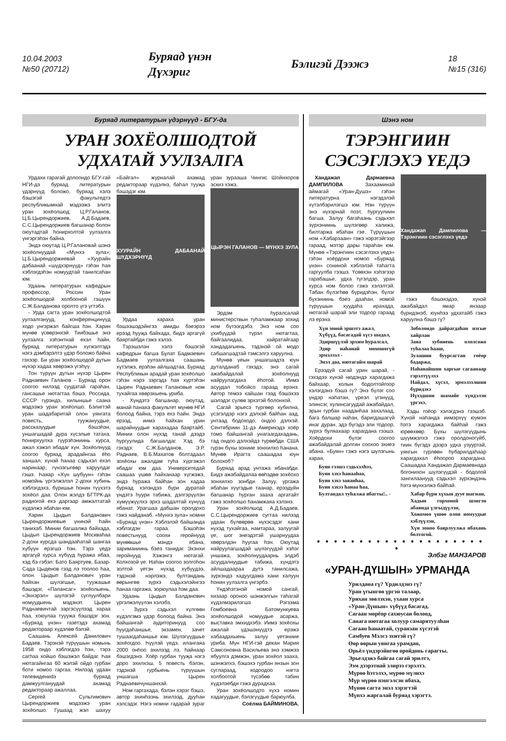10.04.2003
№50 (20712) Буряад үнэн
Дүхэриг Бэлигэй Дээжэ 18
№15 (316)
Буряад литературын үдэрнүүд - БГУ-да
УРАН ЗОХЁОЛШОДТОЙ
УДХАТАЙ УУЛЗАЛГА
Урдахи гарагай долоондо БГУ-гай НГИ-дэ буряад литературын үдэрнүүд боложо, буряад хэлэ бэшэгэй факультедтэ республикымнай мэдээжэ элитэ уран зохёолшод: Ц.Р.Галанов, Ц.Б.Цырендоржиев, А.Д.Бадаев, С.С.Цырендоржиев багшанар болон оюутадтай һонирхолтой уулзалга үнгэргэһэн байна.
Эндэ оюутад Ц.Р.Галановай шэнэ зохёолнуудай «Мүнхэ зула»; Ц.Б.Цырендоржиевай «Хуурайн дабаанай «шүдхэрнүүд» гэһэн һая хэблэгдэһэн номуудтай танилсаһан юм.
Удаань литературын кафедрын профессор, Россин Уран зохёолшодой холбооной гэшүүн С.Ж.Балданова оролто үгэ үгтэбэ.
- Урда сагта уран зохёолшодтой уулзалганууд, конференцинүүд ходо үнгэржэл байгша һэн. Харин мүнөө үсөөрэнхэй. Тиибэшье энэ уулзалга хэһэнтнай ехэл һайн, буряад литературын хүгжэлтэдэ нэгэ дэмбэрэлтэ үдэр боложо байна гэхээр. Би уран зохёолшодой дүтын нүхэр хадаа хөөрэжэ үгэһүү.
Тон түрүүн дүтын нүхэр Цырен Раднаевич Галанов - Буряад орон соогоо нилээд суудатай гараһан, гансашье нютагтаа бэшэ, Россида, СССР гүрэндэ, хилыншье саана мэдээжэ уран зохёолшо. Бэлигтэй уран шадабаритай олон уянгата повесть, туужануудые, рассказуудые бэшэһэн, уншагшадай дура хүсэлые татаха, һонирхуулха гүүрэһэниинь хурса, ажал хэжэл ябадаг хүн. Зохёолнууд соогоо буряад арадайнгаа ёһо заншал, хүнэй һанаа сэдьхэл ехэл наринаар, гүнзэгыгөөр харуулдаг гэшэ. Һаяар «Хүн шубуун» гэһэн номойнь үргэлжэлэл 2-дохи хубинь хэблэгдэхэ, бүришье һонин түүхэтэ зохёол даа. Олон жэлдэ БГТРК-да радиогой ехэ даргаар амжалтатай хүдэлжэ ябаһан юм.
Харин Цыдып Балданович Цырендоржиевые үнинэй һайн танихаб. Минии багшалжа байхада, Цыдып Цырендоржиев Москваһаа 2-дохи курсда шандааһатай шангаа хүбүүн ерэгшэ һэн. Тэрэ үедэ аргагүй хурса хүбүүд һуража ябаа, хэд бэ гэбэл: Бато Баяртуев, Базар-Сада Цыденов гээд лэ тоолоо һаа, олон. Цыдып Балданович уран һайхан шүлэгшье, туужашье бэшэдэг, «Папансаг» зохёолыень, «Энхэрэл» шүлэгэй суглуулбари номуудыень мэдэнэт. Цырен Раднаевичтай зэргэсүүлээд хараа һаа, хоюулаа тууужа бэшэдэг зон. «Буряад үнэн» газетэдэ ахамад редактораар хүдэлөө бэлэй.
Саашань Алексей Данилович Бадаев. Тэрэнэй түрүүшын номынь 1958 ондо хэблэгдээ һэн, тэрэ сагһаа хойшо бэшэжэл байдаг. Һая нютагайнгаа 60 жэлэй ойдо гурбан боти номоо гаргаа. Нилээд удаан телевидениdэ буряад дамжуулгануудай ахамад редактораар ажаллаа.
Сергей Сультимович Цырендоржиев мэдээжэ уран зохёолшо. Гушаад жэл шахуу «Байгал» журналай ахамад редактораар хүдэлнэ, баһал тууҗа бэшэдэг юм.
ХУУРАЙН ДАБААНАЙ ШҮДХЭРНҮҮД
Урдаа хараха уран бэшээшэдэйнгээ амиды бэеэрээ ерээд һууҗа байхада, бидэ аргагүй баяртайбди гэжэ хэлээ.
Тэрэшэлэн хэлэ бэшэгэй кафедрын багша Булат Бадмаевич Бадмаев уулзалгаяа саашань хүтэлжэ, ерэһэн айлшадтаа, Буряад Республикын арадай уран зохёолшо гэһэн нэрэ зэргэдэ һая хүртэһэн Цырен Раднаевич Галановые ном тухайгаа хөөрэхыень уриба.
- Хүндэтэ багшанар, оюутад, манай һанаха факультет мүнөө НГИ болоод байна, тэрэ ехэ һайн. Эндэ ерээд, иимэ һайхан урин шарайнуудые харахадаа баяртайб. Минии олон нүхэд танай дээдэ һургуулида багшалдаг. Хэд бэ гэхэдэ: С.Ж.Балданов, Э.Р. Раднаев, В.Б.Махатов болтадаал зохёохы ажалдам туһа хүргэжэл ябадаг юм даа. Университедай саашаа үшөө һайханаар хүгжэжэ, эндэ һуража байһан зон хадаа буряад хэлэндээ бүри дуратай үндэтэ һуури табижа, дэлгэрүүлэн хүмүүжүүлхэ эрхэ шадалтай хүнүүд ябанат. Урагшаа дабшан оролдохо гэжэ найданаб. «Мүнхэ зула» номни «Буряад үнэн» Хэблэлэй байшанда хэблэгдэн гараа. Бэшэһэн повестьнууд соохи геройнууд мүнөөшье мэндэ ябана, зариманиинь бэеэ танидаг. Эхэнхи геройнууд Хэжэнгэ нютагай. Колхозой үе. Наһан соогоо золгоһон золтой үетэн нүхэд хүбүүдээ, тэдэнэй нэрлэжэ, бултандань өөрынгөө зүрхэ сэдьхэлэйнгээ һанаа гаргажа, зорюулаа һэм даа.
Удаань Цыдып Балданович үргэлжэлүүлэн хэлэбэ.
- Зүрхэ сэдьхэл хүлгөөн хүдэлгэмэ үдэр болоод байна. Энэ байшангай аудиторинууд соо һуугдаһаншье, экзамен, зачет тушаагдаһаншье юм. Шүлэгүүдшье зохёогдоо. Һүүлэй үедэ, илангаяа 2000 онһоо эхилээд лэ, һайнаар бэшэгдэнэ. Хоёр гурбан тууҗа нэгэ доро эхилхэш, 5 повесть бэлэн, тэдэнэй гурбыень түрүүшын уншагша Цырен Раднаевичуншанхай.
Ном гаргахада, бэлэн хэрэг бэшэ, автор эхинһээнь эхилээд, дууһан хэлсэдэг. Нэгэ номни гадарай зураг уран зурааша Чингис Шойнхоров эскиз хэжэ,
ЦЫРЭН ГАЛАНОВ — МҮНХЭ ЗУЛА
Эрдэм һуралсалай министерствын туһаламжаар зохид ном бүтээгдэбэ. Энэ ном соо үхибүүдэй түрэл нютагтаа, байгаалидаа, хайратайгаар хандадагыень, тэдэнэй ой модо сабшагшадтай тэмсэлгэ харуулна.
Мүнөө үеын уншагшадта юун дуталданаб гэхэдэ, энэ сагай ажабайдалай зохёолнууд найруулагдаха ёһотой. Иимэ асуудал тобойсо гараад ерэнэ. Автор темээ хайшан гээд бэшэхээ шэлэдэг сүлөө эрхэтэй болонхой.
Сагай эрьесэ түргөөр хубилна, үсэгэлдэр нэгэ дэлхэй байһан аад, унтаад бодоходо, ондоо дэлхэй. Сентябриин 11-дэ Америкэдэ хоёр томо байшангай унагаагдахадань, тад ондоо дэлхэйдэ түрөөбди. США гүрэн бүхы зониие зонхилхо һанана. Мүнөө Ирагта саашадаа юун болохоб?
Буряад арад унтажа ябанабди. Бидэ ажабайдалаа өөһэдөө зохёохо зонхилхо зонбди. Залуу, ургажа ябаһан хүүгэдые таанар, ерээдүйн багшанар һурган зааха аргатайт гэжэ зохёолшо һанамжаяа хэлэнэ.
Уран зохёолшод А.Д.Бадаев, С.С.Цырендоржиев сугтаа нилээд удаан бүлөөрөө нүхэсэдэг хани нүхэд тухайгаа, намтараа, залуугай үе, шог энеэдэтэй ушарнуудаа хөөрэлдэн һуугаа һэн. Оюутад найруулагшадай шүлэгүүдэй хэһэг уншажа, зохёолнуудаарнь элдэб асуудалнуудые табижа, хүндэтэ айлшадаараа дүтэ танилсажа, зүрхэндэ хадуугдама хани халуун һонин уулзалга үнгэрбэ.
Үндэһэтэнэй номой сангай, хизаар ороноо шэнжэлгын таһагай хүдэлмэрилэгшэ Рэгзэма Гомбоевна Батомункуева зохёолшодой номуудые асаржа, выставка эмхидхэбэ. Иимэ зохёохы ажалай үдэшэнүүдтэ ерэжэ хабаадахыень залуу үетэниие уриба. Мүн НГИ-гэй декан Мария Самсоновна Васильева энэ хэмжээ ябуулга дэмжэн, уран зохёол зааха, шэнжэлхэ, бэшэхэ гурбан янзын зон суглараад, ходоодоо нягта холбоотой түсэбөө табин хүдэлэебди гэжэ дурадхаа.
Уран зохёолшодто хүхэ номин хадагуудые, бэлэгүүдые барюулба.
Соёлма БАЙМИНОВА.
Шэнэ ном
ТЭРЭНГИИН
СЭСЭГЛЭХЭ ҮЕДЭ
Хандажап Дармаевна ДАМПИЛОВА Захааминай аймагай «Уран-Душэ» гэһэн литературна нэгэдэлэй хүтэлбэрилэгшэ юм. Нэн түрүүн энэ нүхэрнай поэт, һургуулиин багша. Залуу багаһаань сэдьхэл зүрхэниинь шүлэгөөр халижа, билтаржа ябаһан гэе. Түрүүшын ном «Хабарзаан» гэжэ нэрэтэйгээр гараад, мэтэр дары тараһан юм. Мүнөө «Тэрэнгиин сэсэглэхэ үедэ» гэһэн хоёрдохи номоо «Буряад үнэн» сониной хэблэлэй таһагта гаргуулба гээшэ. Үсөөхэн хэһэгээр гарабашье, удха түгэлдэр, уран хурса ном болоо гэжэ хэлэлтэй. Табан бүлэгһөө бүридэһэн, бүлэг бүхэниинь бэеэ дааһан, номой түрүүшын хуудаһа ирахада, нютагай шарай эли тодоор гараад лэ ерэнэ.
Хүн зоной эршэтэ ажал,
Хүбүүд, басагадай хүсэ шадал,
Эдиршүүлэй эрхим һуралсал,
Эдир наһанай мохошогүй эрмэлзэл -
Энэл даа, нютагайм шарай
Ерээдүй сагай урин шарай, - гэхэдээ хүнэй нюдэндэ харагдажа байхаар, холын бодолтойгоор хэлэгдэнэ бэшэ гү? Энэ бүлэг соо үндэр наһатан, үреэл үгэнүүд, элинсэг, хулинсагуудай ажабайдал, эрын гурбан нааданһаа захалаад, бага балшар наһан, баригдашагүй инаг дуран, эдэ бүгэдэ эли тодоор, зүрхэ буляахаар харагдана гээшэ. Хоёрдохи бүлэг соогоо ажабайдалай долгин соохоо эхиеэ абана. «Буян» гэжэ нэгэ шүлэгынь харая,
Буян гээшэ сэдьхэлһээ,
Буян хэхэ һанааһаа,
Буян хэхэ заяанһаа,
Буян хэхээ һанаа һаа,
Бултандал туһалжа ябагты!.. -
Хандажап Дампилова — Тэрэнгиин сэсэглэхэ үедэ
гэжэ бэшэхэдээ, хүнэй ажабайдал ямар янзаар бүридэнэб, юунһээ удхатайб гэжэ харуулна бэшэ гү?
Зоболондо дайрагдаһан нэгые хайрлан
Заяа хубииень ололсожо туһалаа һааш,
Зулашни буурсагтан гоёор бадаржа,
Наһанайшни харгые сагаанаар гэрэлтүүлхэ
Найдал, хүсэл, эрмэлзэлшни бүридэхэ
Нүхэдшни шамайе хүндэлэн үргэхэ.
Хэды гоёор хэлэгдэнэ гээшэб. Хүнэй наһанда иимэрхүү юумэн һэтэ харагдажа байһай гэжэ юрөөхөөр. Бүхы шүлэгүүдынь шүүмжэлхэ гэжэ оролдоногүйб, тиин бүгэдэ дээрэ удха узууртай, уянгын гүрлөөн һубарилдаһаар харагдахал ёһоороо харагдана. Саашадаа Хандажап Дармаевнада богонихон шүлэгүүдэй - бодолой зангилаанууд сэдьхэл зүрхэндэнь һэтэ мүнхэлжэ байһай.
Хабар бүри хүхын дууе шагнан,
Хадын горхоной шэнгэн абаянда үлгыдүүлэн,
Хожомоо үшөө олон номуудые хэблүүлэн,
Хүн зоноо баярлуулжа ябахань болтогой.
● ● ● ● ● ● ● ● ● ● ● ● ● ● ● ● ● ● ● ● ●
Элбэг МАНЗАРОВ
«УРАН-ДҮШЫН» УРМАНДА
Урилдана гү? Үрдилдэнэ гү?
Уран үгынгөө үргэн талаар,
Урихан зөөлэхэн, ухаан хурса
«Уран-Дүшын» хүбүүд басагад.
Сагаан морёор сахюусан болоод,
Санага нютагаа холуур самарятуулһан
Сагаан һанаатай, суранзан хүсэтэй
Самбуев Мэлсэ эхитэй гү?
Өөр өөрын уянгаа урамдан,
Орьёл үндэрэйнгөө оройдонь гарагты.
Эрьелдэжэ байгаа сагай эрилтэ,
Ээм дээрэтнай элирээ гэрэлтэ.
Мүрөө һэтэлхэ, мүрөө мүлихэ
Мүр мүрөө пэнгэлсэн ябаха,
Мүнөө сагта энэл хэрэгтэй
Мүнхэ жаргалай буряад хэрэгтэ.